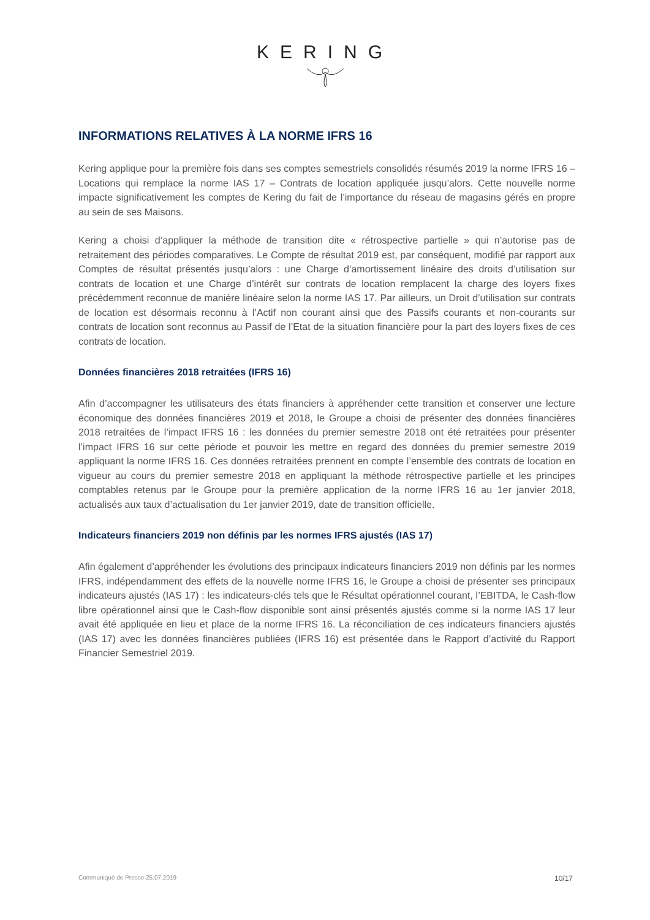KERING
INFORMATIONS RELATIVES À LA NORME IFRS 16
Kering applique pour la première fois dans ses comptes semestriels consolidés résumés 2019 la norme IFRS 16 – Locations qui remplace la norme IAS 17 – Contrats de location appliquée jusqu’alors. Cette nouvelle norme impacte significativement les comptes de Kering du fait de l’importance du réseau de magasins gérés en propre au sein de ses Maisons.
Kering a choisi d’appliquer la méthode de transition dite « rétrospective partielle » qui n’autorise pas de retraitement des périodes comparatives. Le Compte de résultat 2019 est, par conséquent, modifié par rapport aux Comptes de résultat présentés jusqu’alors : une Charge d’amortissement linéaire des droits d’utilisation sur contrats de location et une Charge d’intérêt sur contrats de location remplacent la charge des loyers fixes précédemment reconnue de manière linéaire selon la norme IAS 17. Par ailleurs, un Droit d’utilisation sur contrats de location est désormais reconnu à l’Actif non courant ainsi que des Passifs courants et non-courants sur contrats de location sont reconnus au Passif de l’Etat de la situation financière pour la part des loyers fixes de ces contrats de location.
Données financières 2018 retraitées (IFRS 16)
Afin d’accompagner les utilisateurs des états financiers à appréhender cette transition et conserver une lecture économique des données financières 2019 et 2018, le Groupe a choisi de présenter des données financières 2018 retraitées de l’impact IFRS 16 : les données du premier semestre 2018 ont été retraitées pour présenter l’impact IFRS 16 sur cette période et pouvoir les mettre en regard des données du premier semestre 2019 appliquant la norme IFRS 16. Ces données retraitées prennent en compte l’ensemble des contrats de location en vigueur au cours du premier semestre 2018 en appliquant la méthode rétrospective partielle et les principes comptables retenus par le Groupe pour la première application de la norme IFRS 16 au 1er janvier 2018, actualisés aux taux d’actualisation du 1er janvier 2019, date de transition officielle.
Indicateurs financiers 2019 non définis par les normes IFRS ajustés (IAS 17)
Afin également d’appréhender les évolutions des principaux indicateurs financiers 2019 non définis par les normes IFRS, indépendamment des effets de la nouvelle norme IFRS 16, le Groupe a choisi de présenter ses principaux indicateurs ajustés (IAS 17) : les indicateurs-clés tels que le Résultat opérationnel courant, l’EBITDA, le Cash-flow libre opérationnel ainsi que le Cash-flow disponible sont ainsi présentés ajustés comme si la norme IAS 17 leur avait été appliquée en lieu et place de la norme IFRS 16. La réconciliation de ces indicateurs financiers ajustés (IAS 17) avec les données financières publiées (IFRS 16) est présentée dans le Rapport d’activité du Rapport Financier Semestriel 2019.
Communiqué de Presse 25.07.2019 10/17